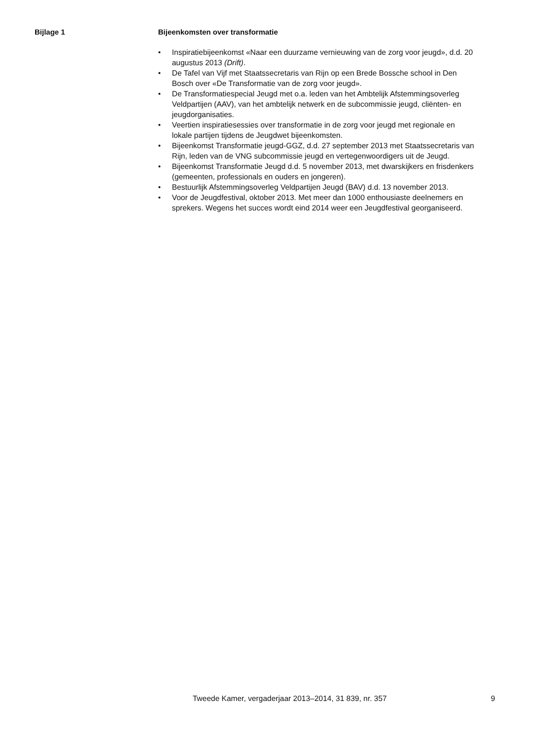Bijlage 1 Bijeenkomsten over transformatie
• Inspiratiebijeenkomst «Naar een duurzame vernieuwing van de zorg voor jeugd», d.d. 20 augustus 2013 (Drift).
• De Tafel van Vijf met Staatssecretaris van Rijn op een Brede Bossche school in Den Bosch over «De Transformatie van de zorg voor jeugd».
• De Transformatiespecial Jeugd met o.a. leden van het Ambtelijk Afstemmingsoverleg Veldpartijen (AAV), van het ambtelijk netwerk en de subcommissie jeugd, cliënten- en jeugdorganisaties.
• Veertien inspiratiesessies over transformatie in de zorg voor jeugd met regionale en lokale partijen tijdens de Jeugdwet bijeenkomsten.
• Bijeenkomst Transformatie jeugd-GGZ, d.d. 27 september 2013 met Staatssecretaris van Rijn, leden van de VNG subcommissie jeugd en vertegenwoordigers uit de Jeugd.
• Bijeenkomst Transformatie Jeugd d.d. 5 november 2013, met dwarskijkers en frisdenkers (gemeenten, professionals en ouders en jongeren).
• Bestuurlijk Afstemmingsoverleg Veldpartijen Jeugd (BAV) d.d. 13 november 2013.
• Voor de Jeugdfestival, oktober 2013. Met meer dan 1000 enthousiaste deelnemers en sprekers. Wegens het succes wordt eind 2014 weer een Jeugdfestival georganiseerd.
Tweede Kamer, vergaderjaar 2013–2014, 31 839, nr. 357 9